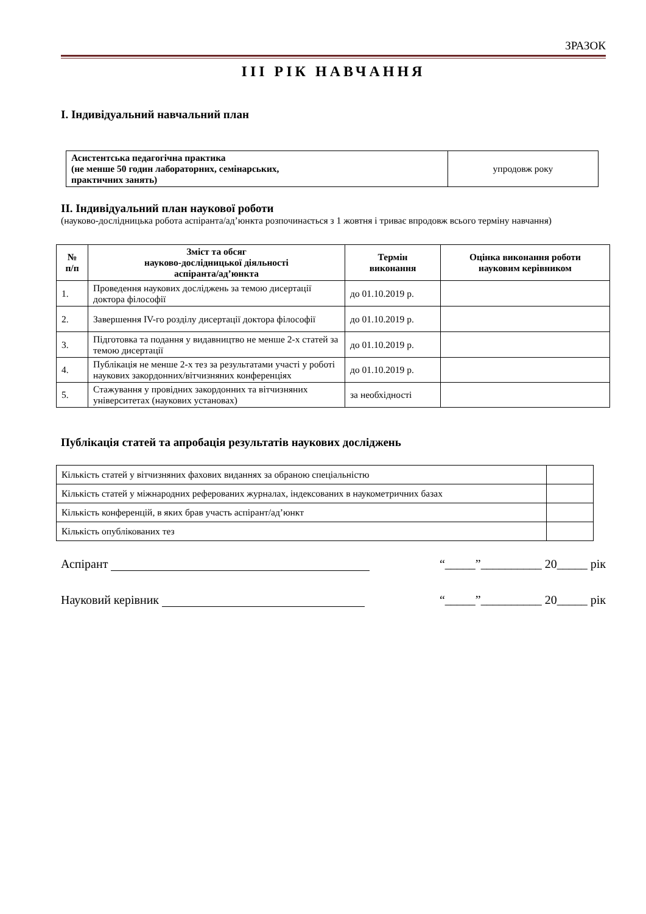ЗРАЗОК
III РІК НАВЧАННЯ
І. Індивідуальний навчальний план
| Асистентська педагогічна практика (не менше 50 годин лабораторних, семінарських, практичних занять) | упродовж року |
ІІ. Індивідуальний план наукової роботи
(науково-дослідницька робота аспіранта/ад’юнкта розпочинається з 1 жовтня і триває впродовж всього терміну навчання)
| № п/п | Зміст та обсяг науково-дослідницької діяльності аспіранта/ад’юнкта | Термін виконання | Оцінка виконання роботи науковим керівником |
| --- | --- | --- | --- |
| 1. | Проведення наукових досліджень за темою дисертації доктора філософії | до 01.10.2019 р. | |
| 2. | Завершення IV-го розділу дисертації доктора філософії | до 01.10.2019 р. | |
| 3. | Підготовка та подання у видавництво не менше 2-х статей за темою дисертації | до 01.10.2019 р. | |
| 4. | Публікація не менше 2-х тез за результатами участі у роботі наукових закордонних/вітчизняних конференціях | до 01.10.2019 р. | |
| 5. | Стажування у провідних закордонних та вітчизняних університетах (наукових установах) | за необхідності | |
Публікація статей та апробація результатів наукових досліджень
| Кількість статей у вітчизняних фахових виданнях за обраною спеціальністю | |
| Кількість статей у міжнародних реферованих журналах, індексованих в наукометричних базах | |
| Кількість конференцій, в яких брав участь аспірант/ад’юнкт | |
| Кількість опублікованих тез | |
Аспірант “_____”__________ 20_____ рік
Науковий керівник “_____”__________ 20_____ рік